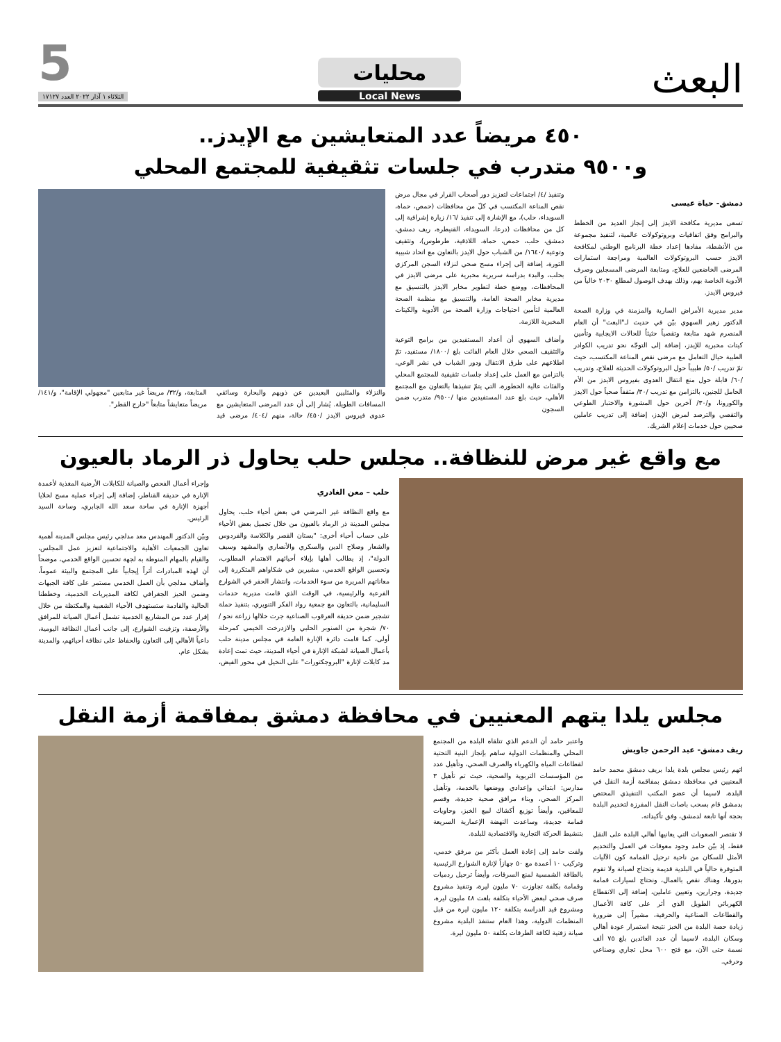البعث
محليات
Local News
5
الثلاثاء ١ آذار ٢٠٢٢ العدد ١٧١٢٧
٤٥٠ مريضاً عدد المتعايشين مع الإيدز..
و٩٥٠٠ متدرب في جلسات تثقيفية للمجتمع المحلي
دمشق- حياة عيسى
تسعى مديرية مكافحة الايدز إلى إنجاز العديد من الخطط والبرامج وفق اتفاقيات وبروتوكولات عالمية، لتنفيذ مجموعة من الأنشطة، مفادها إعداد خطة البرنامج الوطني لمكافحة الايدز حسب البروتوكولات العالمية ومراجعة استمارات المرضى الخاضعين للعلاج، ومتابعة المرضى المسجلين وصرف الأدوية الخاصة بهم، وذلك بهدف الوصول لمطلع ٢٠٣٠ خالياً من فيروس الايدز.
مدير مديرية الأمراض السارية والمزمنة في وزارة الصحة الدكتور زهير السهوي بيّن في حديث لـ"البعث" أن العام المنصرم شهد متابعة وتقصياً حثيثاً للحالات الايجابية وتأمين كيتات مخبرية للإيدز، إضافة إلى التوجّه نحو تدريب الكوادر الطبية حيال التعامل مع مرضى نقص المناعة المكتسب، حيث تمّ تدريب /٥٠/ طبيباً حول البروتوكولات الحديثة للعلاج، وتدريب /٦٠/ قابلة حول منع انتقال العدوى بفيروس الايدز من الأم الحامل للجنين، بالتزامن مع تدريب /٣٠/ مثقفاً صحياً حول الايدز والكورونا، و/٣٠/ آخرين حول المشورة والاختبار الطوعي والتقصي والترصد لمرض الإيدز، إضافة إلى تدريب عاملين صحيين حول خدمات إعلام الشريك.
وتنفيذ /٤/ اجتماعات لتعزيز دور أصحاب القرار في مجال مرض نقص المناعة المكتسب في كلّ من محافظات (حمص، حماة، السويداء، حلب)، مع الإشارة إلى تنفيذ /١٦/ زيارة إشرافية إلى كل من محافظات (درعا، السويداء، القنيطرة، ريف دمشق، دمشق، حلب، حمص، حماة، اللاذقية، طرطوس)، وتثقيف وتوعية /١٦٤٠/ من الشباب حول الايدز بالتعاون مع اتحاد شبيبة الثورة، إضافة إلى إجراء مسح صحي لنزلاء السجن المركزي بحلب، والبدء بدراسة سريرية مخبرية على مرضى الايدز في المحافظات، ووضع خطة لتطوير مخابر الايدز بالتنسيق مع مديرية مخابر الصحة العامة، والتنسيق مع منظمة الصحة العالمية لتأمين احتياجات وزارة الصحة من الأدوية والكيتات المخبرية اللازمة.
وأضاف السهوي أن أعداد المستفيدين من برامج التوعية والتثقيف الصحي خلال العام الفائت بلغ /١٨٠٠/ مستفيد، تمّ اطلاعهم على طرق الانتقال ودور الشباب في نشر الوعي، بالتزامن مع العمل على إعداد جلسات تثقيفية للمجتمع المحلي والفئات عالية الخطورة، التي يتمّ تنفيذها بالتعاون مع المجتمع الأهلي، حيث بلغ عدد المستفيدين منها /٩٥٠٠/ متدرب ضمن السجون
والنزلاء والمثليين البعيدين عن ذويهم والبحارة وسائقي المسافات الطويلة. يُشار إلى أن عدد المرضى المتعايشين مع عدوى فيروس الايدز /٤٥٠/ حالة، منهم /٤٠٤/ مرضى قيد المتابعة، و/٣٢/ مريضاً غير متابعين "مجهولي الإقامة"، و/١٤١/ مريضاً متعايشاً متابعاً "خارج القطر".
مع واقع غير مرض للنظافة.. مجلس حلب يحاول ذر الرماد بالعيون
حلب – معن الغادري
مع واقع النظافة غير المرضي في بعض أحياء حلب، يحاول مجلس المدينة ذر الرماد بالعيون من خلال تجميل بعض الأحياء على حساب أحياء أخرى: "بستان القصر والكلاسة والفردوس والشعار وصلاح الدين والسكري والأنصاري والمشهد وسيف الدولة"، إذ يطالب أهلها بإيلاء أحيائهم الاهتمام المطلوب، وتحسين الواقع الخدمي، مشيرين في شكاواهم المتكررة إلى معاناتهم المريرة من سوء الخدمات، وانتشار الحفر في الشوارع الفرعية والرئيسية، في الوقت الذي قامت مديرية خدمات السليمانية، بالتعاون مع جمعية رواد الفكر التنويري، بتنفيذ حملة تشجير ضمن حديقة العرقوب الصناعية جرت خلالها زراعة نحو /٧٠/ شجرة من الصنوبر الحلبي والازدرخت الخيمي كمرحلة أولى، كما قامت دائرة الإنارة العامة في مجلس مدينة حلب بأعمال الصيانة لشبكة الإنارة في أحياء المدينة، حيث تمت إعادة مد كابلات لإنارة "البروجكتورات" على النخيل في محور الفيض، وإجراء أعمال الفحص والصيانة للكابلات الأرضية المغذية لأعمدة الإنارة في حديقة القناطر، إضافة إلى إجراء عملية مسح لخلايا أجهزة الإنارة في ساحة سعد الله الجابري، وساحة السيد الرئيس.
وبيّن الدكتور المهندس معد مدلجي رئيس مجلس المدينة أهمية تعاون الجمعيات الأهلية والاجتماعية لتعزيز عمل المجلس، والقيام بالمهام المنوطة به لجهة تحسين الواقع الخدمي، موضحاً أن لهذه المبادرات أثراً إيجابياً على المجتمع والبيئة عموماً، وأضاف مدلجي بأن العمل الخدمي مستمر على كافة الجبهات وضمن الحيز الجغرافي لكافة المديريات الخدمية، وخططنا الحالية والقادمة ستستهدف الأحياء الشعبية والمكتظة من خلال إقرار عدد من المشاريع الخدمية تشمل أعمال الصيانة للمرافق والأرصفة، وتزفيت الشوارع، إلى جانب أعمال النظافة اليومية، داعياً الأهالي إلى التعاون والحفاظ على نظافة أحيائهم، والمدينة بشكل عام.
مجلس يلدا يتهم المعنيين في محافظة دمشق بمفاقمة أزمة النقل
ريف دمشق- عبد الرحمن جاويش
اتهم رئيس مجلس بلدة يلدا بريف دمشق محمد حامد المعنيين في محافظة دمشق بمفاقمة أزمة النقل في البلدة، لاسيما أن عضو المكتب التنفيذي المختص بدمشق قام بسحب باصات النقل المفرزة لتخديم البلدة بحجة أنها تابعة لدمشق، وفق تأكيداته.
لا تقتصر الصعوبات التي يعانيها أهالي البلدة على النقل فقط، إذ بيّن حامد وجود معوقات في العمل والتخديم الأمثل للسكان من ناحية ترحيل القمامة كون الآليات المتوفرة حالياً في البلدية قديمة وتحتاج لصيانة ولا تقوم بدورها، وهناك نقص بالعمال، ونحتاج لسيارات قمامة جديدة، وجرارين، وتعيين عاملين، إضافة إلى الانقطاع الكهربائي الطويل الذي أثر على كافة الأعمال والقطاعات الصناعية والحرفية، مشيراً إلى ضرورة زيادة حصة البلدة من الخبز نتيجة استمرار عودة أهالي وسكان البلدة، لاسيما أن عدد العائدين بلغ ٧٥ ألف نسمة حتى الآن، مع فتح ٦٠٠ محل تجاري وصناعي وحرفي.
واعتبر حامد أن الدعم الذي تتلقاه البلدة من المجتمع المحلي والمنظمات الدولية ساهم بإنجاز البنية التحتية لقطاعات المياه والكهرباء والصرف الصحي، وتأهيل عدد من المؤسسات التربوية والصحية، حيث تم تأهيل ٣ مدارس: ابتدائي وإعدادي ووضعها بالخدمة، وتأهيل المركز الصحي، وبناء مرافق صحية جديدة، وقسم للمعاقين، وأيضاً توزيع أكشاك لبيع الخبز، وحاويات قمامة جديدة، وساعدت النهضة الإعمارية السريعة بتنشيط الحركة التجارية والاقتصادية للبلدة.
ولفت حامد إلى إعادة العمل بأكثر من مرفق خدمي، وتركيب ١٠ أعمدة مع ٥٠ جهازاً لإنارة الشوارع الرئيسية بالطاقة الشمسية لمنع السرقات، وأيضاً ترحيل ردميات وقمامة بكلفة تجاوزت ٧٠ مليون ليرة، وتنفيذ مشروع صرف صحي لبعض الأحياء بتكلفة بلغت ٤٨ مليون ليرة، ومشروع قيد الدراسة بتكلفة ١٢٠ مليون ليرة من قبل المنظمات الدولية، وهذا العام ستنفذ البلدية مشروع صيانة زفتية لكافة الطرقات بكلفة ٥٠ مليون ليرة.